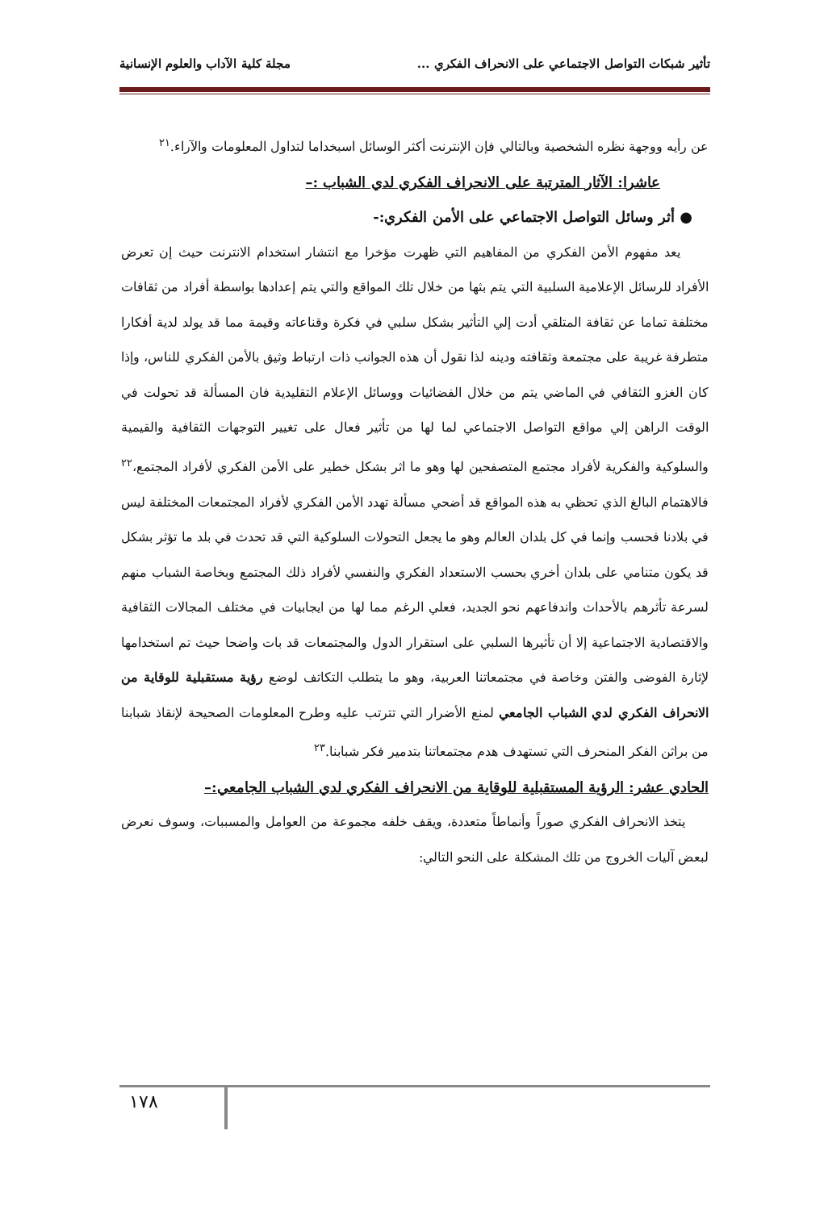تأثير شبكات التواصل الاجتماعي على الانحراف الفكري ... مجلة كلية الآداب والعلوم الإنسانية
عن رأيه ووجهة نظره الشخصية وبالتالي فإن الإنترنت أكثر الوسائل اسبخداما لتداول المعلومات والآراء.<sup>٢١</sup>
عاشرا: الآثار المترتبة على الانحراف الفكري لدي الشباب :–
● أثر وسائل التواصل الاجتماعي على الأمن الفكري:-
يعد مفهوم الأمن الفكري من المفاهيم التي ظهرت مؤخرا مع انتشار استخدام الانترنت حيث إن تعرض الأفراد للرسائل الإعلامية السلبية التي يتم بثها من خلال تلك المواقع والتي يتم إعدادها بواسطة أفراد من ثقافات مختلفة تماما عن ثقافة المتلقي أدت إلي التأثير بشكل سلبي في فكرة وقناعاته وقيمة مما قد يولد لدية أفكارا متطرفة غريبة على مجتمعة وثقافته ودينه لذا نقول أن هذه الجوانب ذات ارتباط وثيق بالأمن الفكري للناس، وإذا كان الغزو الثقافي في الماضي يتم من خلال الفضائيات ووسائل الإعلام التقليدية فان المسألة قد تحولت في الوقت الراهن إلي مواقع التواصل الاجتماعي لما لها من تأثير فعال على تغيير التوجهات الثقافية والقيمية والسلوكية والفكرية لأفراد مجتمع المتصفحين لها وهو ما اثر بشكل خطير على الأمن الفكري لأفراد المجتمع،<sup>٢٢</sup> فالاهتمام البالغ الذي تحظي به هذه المواقع قد أضحي مسألة تهدد الأمن الفكري لأفراد المجتمعات المختلفة ليس في بلادنا فحسب وإنما في كل بلدان العالم وهو ما يجعل التحولات السلوكية التي قد تحدث في بلد ما تؤثر بشكل قد يكون متنامي على بلدان أخري بحسب الاستعداد الفكري والنفسي لأفراد ذلك المجتمع وبخاصة الشباب منهم لسرعة تأثرهم بالأحداث واندفاعهم نحو الجديد، فعلي الرغم مما لها من ايجابيات في مختلف المجالات الثقافية والاقتصادية الاجتماعية إلا أن تأثيرها السلبي على استقرار الدول والمجتمعات قد بات واضحا حيث تم استخدامها لإثارة الفوضى والفتن وخاصة في مجتمعاتنا العربية، وهو ما يتطلب التكاتف لوضع رؤية مستقبلية للوقاية من الانحراف الفكري لدي الشباب الجامعي لمنع الأضرار التي تترتب عليه وطرح المعلومات الصحيحة لإنقاذ شبابنا من براثن الفكر المنحرف التي تستهدف هدم مجتمعاتنا بتدمير فكر شبابنا.<sup>٢٣</sup>
الحادي عشر: الرؤية المستقبلية للوقاية من الانحراف الفكري لدي الشباب الجامعي:–
يتخذ الانحراف الفكري صوراً وأنماطاً متعددة، ويقف خلفه مجموعة من العوامل والمسببات، وسوف نعرض لبعض آليات الخروج من تلك المشكلة على النحو التالي:
١٧٨